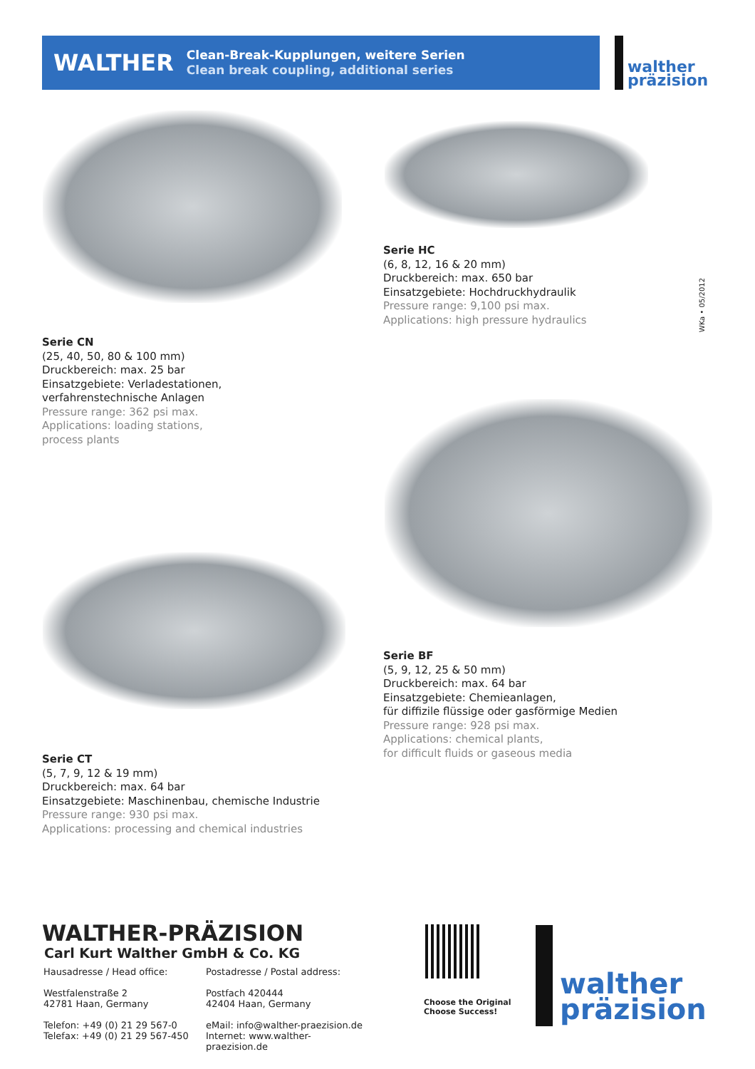WALTHER
Clean-Break-Kupplungen, weitere Serien
Clean break coupling, additional series
walther
präzision
Serie HC
(6, 8, 12, 16 & 20 mm)
Druckbereich: max. 650 bar
Einsatzgebiete: Hochdruckhydraulik
Pressure range: 9,100 psi max.
Applications: high pressure hydraulics
WKa • 05/2012
Serie CN
(25, 40, 50, 80 & 100 mm)
Druckbereich: max. 25 bar
Einsatzgebiete: Verladestationen,
verfahrenstechnische Anlagen
Pressure range: 362 psi max.
Applications: loading stations,
process plants
Serie BF
(5, 9, 12, 25 & 50 mm)
Druckbereich: max. 64 bar
Einsatzgebiete: Chemieanlagen,
für diffizile flüssige oder gasförmige Medien
Pressure range: 928 psi max.
Applications: chemical plants,
for difficult fluids or gaseous media
Serie CT
(5, 7, 9, 12 & 19 mm)
Druckbereich: max. 64 bar
Einsatzgebiete: Maschinenbau, chemische Industrie
Pressure range: 930 psi max.
Applications: processing and chemical industries
WALTHER-PRÄZISION
Carl Kurt Walther GmbH & Co. KG
Hausadresse / Head office:
Westfalenstraße 2
42781 Haan, Germany
Telefon: +49 (0) 21 29 567-0
Telefax: +49 (0) 21 29 567-450
Postadresse / Postal address:
Postfach 420444
42404 Haan, Germany
eMail: info@walther-praezision.de
Internet: www.walther-praezision.de
Choose the Original
Choose Success!
walther
präzision